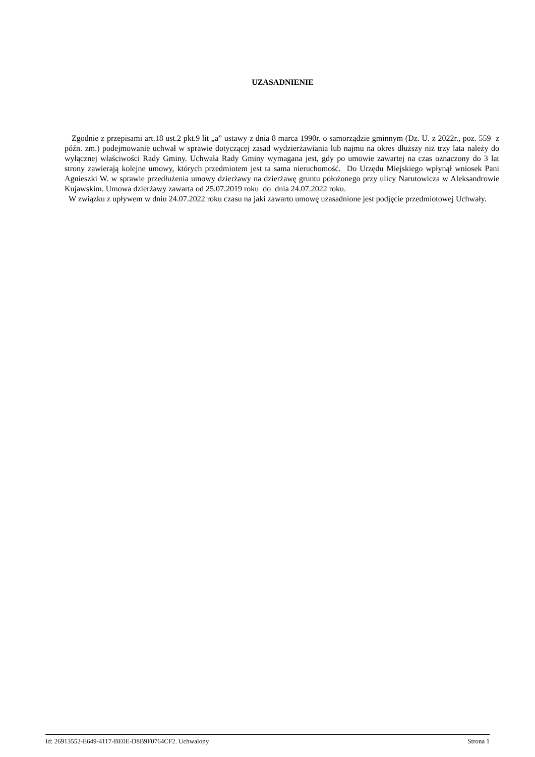UZASADNIENIE
Zgodnie z przepisami art.18 ust.2 pkt.9 lit „a” ustawy z dnia 8 marca 1990r. o samorządzie gminnym (Dz. U. z 2022r., poz. 559 z późn. zm.) podejmowanie uchwał w sprawie dotyczącej zasad wydzierżawiania lub najmu na okres dłuższy niż trzy lata należy do wyłącznej właściwości Rady Gminy. Uchwała Rady Gminy wymagana jest, gdy po umowie zawartej na czas oznaczony do 3 lat strony zawierają kolejne umowy, których przedmiotem jest ta sama nieruchomość. Do Urzędu Miejskiego wpłynął wniosek Pani Agnieszki W. w sprawie przedłużenia umowy dzierżawy na dzierżawę gruntu położonego przy ulicy Narutowicza w Aleksandrowie Kujawskim. Umowa dzierżawy zawarta od 25.07.2019 roku do dnia 24.07.2022 roku.
W związku z upływem w dniu 24.07.2022 roku czasu na jaki zawarto umowę uzasadnione jest podjęcie przedmiotowej Uchwały.
Id: 26913552-E649-4117-BE0E-D8B9F0764CF2. Uchwalony Strona 1